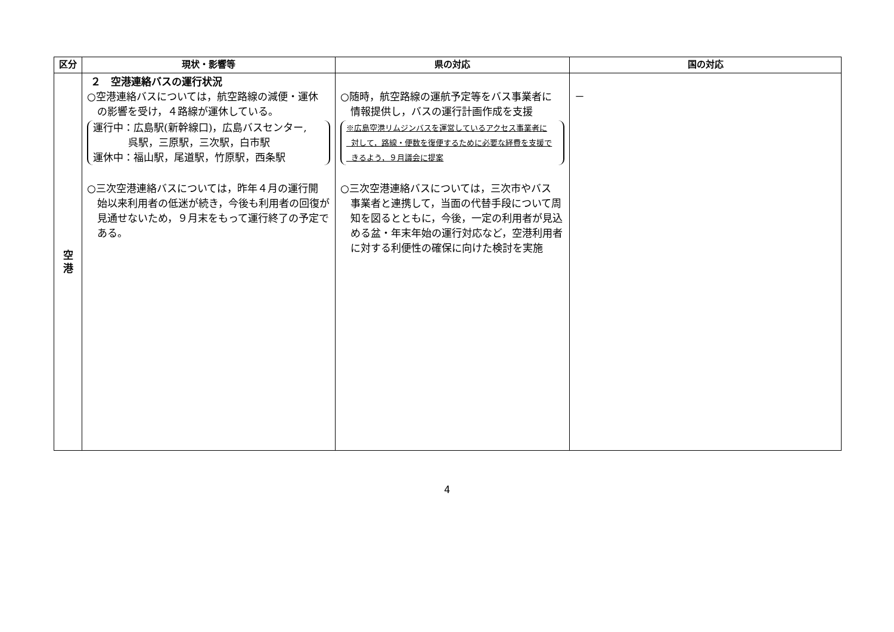| 区分 | 現状・影響等 | 県の対応 | 国の対応 |
| --- | --- | --- | --- |
| 空 港 | ２ 空港連絡バスの運行状況 ○空港連絡バスについては，航空路線の減便・運休 の影響を受け，４路線が運休している。 運行中：広島駅(新幹線口)，広島バスセンター, 呉駅，三原駅，三次駅，白市駅 運休中：福山駅，尾道駅，竹原駅，西条駅 ○三次空港連絡バスについては，昨年４月の運行開 始以来利用者の低迷が続き，今後も利用者の回復が見通せないため，９月末をもって運行終了の予定である。 | ○随時，航空路線の運航予定等をバス事業者に 情報提供し，バスの運行計画作成を支援 ※広島空港リムジンバスを運営しているアクセス事業者に 対して，路線・便数を復便するために必要な経費を支援で きるよう，９月議会に提案 ○三次空港連絡バスについては，三次市やバス 事業者と連携して，当面の代替手段について周知を図るとともに，今後，一定の利用者が見込める盆・年末年始の運行対応など，空港利用者に対する利便性の確保に向けた検討を実施 | － |
4